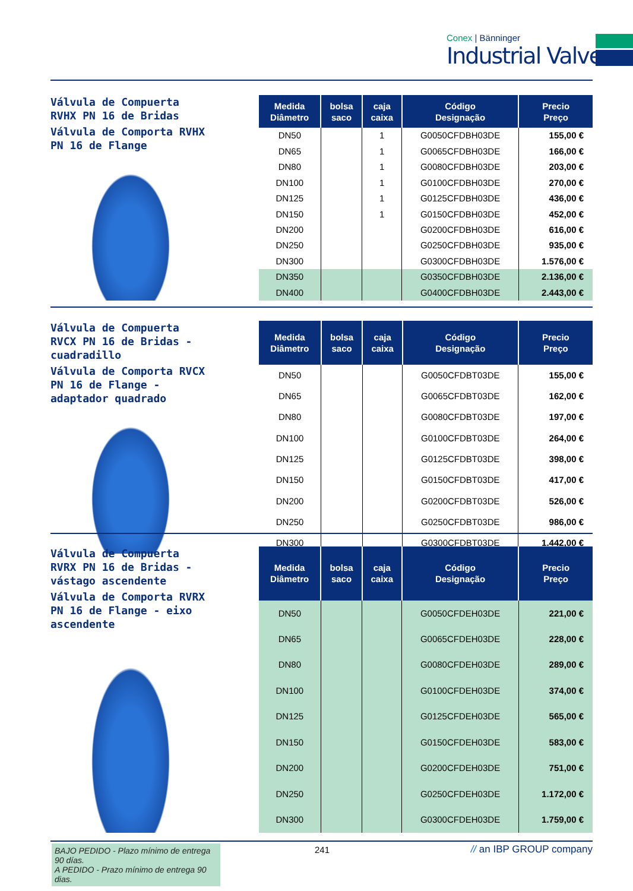Conex | Bänninger
Industrial Valves
Válvula de Compuerta RVHX PN 16 de Bridas
Válvula de Comporta RVHX PN 16 de Flange
| Medida Diâmetro | bolsa saco | caja caixa | Código Designação | Precio Preço |
| --- | --- | --- | --- | --- |
| DN50 | | 1 | G0050CFDBH03DE | 155,00 € |
| DN65 | | 1 | G0065CFDBH03DE | 166,00 € |
| DN80 | | 1 | G0080CFDBH03DE | 203,00 € |
| DN100 | | 1 | G0100CFDBH03DE | 270,00 € |
| DN125 | | 1 | G0125CFDBH03DE | 436,00 € |
| DN150 | | 1 | G0150CFDBH03DE | 452,00 € |
| DN200 | | | G0200CFDBH03DE | 616,00 € |
| DN250 | | | G0250CFDBH03DE | 935,00 € |
| DN300 | | | G0300CFDBH03DE | 1.576,00 € |
| DN350 | | | G0350CFDBH03DE | 2.136,00 € |
| DN400 | | | G0400CFDBH03DE | 2.443,00 € |
Válvula de Compuerta RVCX PN 16 de Bridas - cuadradillo
Válvula de Comporta RVCX PN 16 de Flange - adaptador quadrado
| Medida Diâmetro | bolsa saco | caja caixa | Código Designação | Precio Preço |
| --- | --- | --- | --- | --- |
| DN50 | | | G0050CFDBT03DE | 155,00 € |
| DN65 | | | G0065CFDBT03DE | 162,00 € |
| DN80 | | | G0080CFDBT03DE | 197,00 € |
| DN100 | | | G0100CFDBT03DE | 264,00 € |
| DN125 | | | G0125CFDBT03DE | 398,00 € |
| DN150 | | | G0150CFDBT03DE | 417,00 € |
| DN200 | | | G0200CFDBT03DE | 526,00 € |
| DN250 | | | G0250CFDBT03DE | 986,00 € |
| DN300 | | | G0300CFDBT03DE | 1.442,00 € |
Válvula de Compuerta RVRX PN 16 de Bridas - vástago ascendente
Válvula de Comporta RVRX PN 16 de Flange - eixo ascendente
| Medida Diâmetro | bolsa saco | caja caixa | Código Designação | Precio Preço |
| --- | --- | --- | --- | --- |
| DN50 | | | G0050CFDEH03DE | 221,00 € |
| DN65 | | | G0065CFDEH03DE | 228,00 € |
| DN80 | | | G0080CFDEH03DE | 289,00 € |
| DN100 | | | G0100CFDEH03DE | 374,00 € |
| DN125 | | | G0125CFDEH03DE | 565,00 € |
| DN150 | | | G0150CFDEH03DE | 583,00 € |
| DN200 | | | G0200CFDEH03DE | 751,00 € |
| DN250 | | | G0250CFDEH03DE | 1.172,00 € |
| DN300 | | | G0300CFDEH03DE | 1.759,00 € |
BAJO PEDIDO - Plazo mínimo de entrega 90 días.
A PEDIDO - Prazo mínimo de entrega 90 dias.
241 // an IBP GROUP company